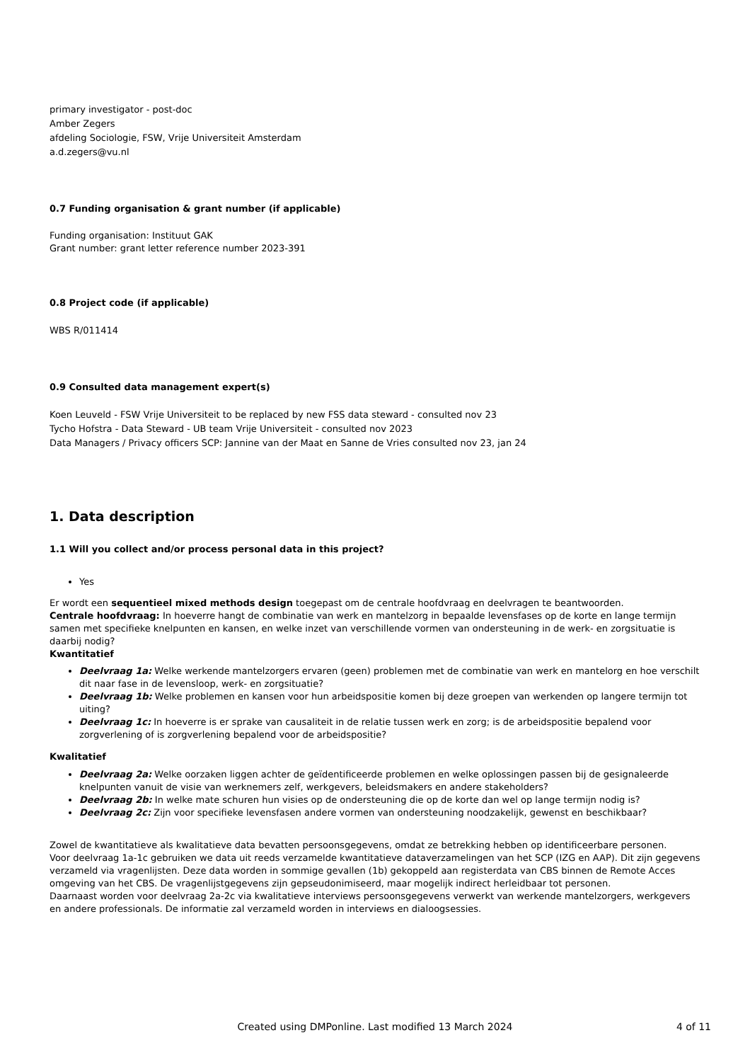primary investigator - post-doc
Amber Zegers
afdeling Sociologie, FSW, Vrije Universiteit Amsterdam
a.d.zegers@vu.nl
0.7 Funding organisation & grant number (if applicable)
Funding organisation: Instituut GAK
Grant number: grant letter reference number 2023-391
0.8 Project code (if applicable)
WBS R/011414
0.9 Consulted data management expert(s)
Koen Leuveld - FSW Vrije Universiteit to be replaced by new FSS data steward - consulted nov 23
Tycho Hofstra - Data Steward - UB team Vrije Universiteit - consulted nov 2023
Data Managers / Privacy officers SCP: Jannine van der Maat en Sanne de Vries consulted nov 23, jan 24
1. Data description
1.1 Will you collect and/or process personal data in this project?
Yes
Er wordt een sequentieel mixed methods design toegepast om de centrale hoofdvraag en deelvragen te beantwoorden.
Centrale hoofdvraag: In hoeverre hangt de combinatie van werk en mantelzorg in bepaalde levensfases op de korte en lange termijn samen met specifieke knelpunten en kansen, en welke inzet van verschillende vormen van ondersteuning in de werk- en zorgsituatie is daarbij nodig?
Kwantitatief
Deelvraag 1a: Welke werkende mantelzorgers ervaren (geen) problemen met de combinatie van werk en mantelorg en hoe verschilt dit naar fase in de levensloop, werk- en zorgsituatie?
Deelvraag 1b: Welke problemen en kansen voor hun arbeidspositie komen bij deze groepen van werkenden op langere termijn tot uiting?
Deelvraag 1c: In hoeverre is er sprake van causaliteit in de relatie tussen werk en zorg; is de arbeidspositie bepalend voor zorgverlening of is zorgverlening bepalend voor de arbeidspositie?
Kwalitatief
Deelvraag 2a: Welke oorzaken liggen achter de geïdentificeerde problemen en welke oplossingen passen bij de gesignaleerde knelpunten vanuit de visie van werknemers zelf, werkgevers, beleidsmakers en andere stakeholders?
Deelvraag 2b: In welke mate schuren hun visies op de ondersteuning die op de korte dan wel op lange termijn nodig is?
Deelvraag 2c: Zijn voor specifieke levensfasen andere vormen van ondersteuning noodzakelijk, gewenst en beschikbaar?
Zowel de kwantitatieve als kwalitatieve data bevatten persoonsgegevens, omdat ze betrekking hebben op identificeerbare personen.
Voor deelvraag 1a-1c gebruiken we data uit reeds verzamelde kwantitatieve dataverzamelingen van het SCP (IZG en AAP). Dit zijn gegevens verzameld via vragenlijsten. Deze data worden in sommige gevallen (1b) gekoppeld aan registerdata van CBS binnen de Remote Acces omgeving van het CBS. De vragenlijstgegevens zijn gepseudonimiseerd, maar mogelijk indirect herleidbaar tot personen.
Daarnaast worden voor deelvraag 2a-2c via kwalitatieve interviews persoonsgegevens verwerkt van werkende mantelzorgers, werkgevers en andere professionals. De informatie zal verzameld worden in interviews en dialoogsessies.
Created using DMPonline. Last modified 13 March 2024
4 of 11